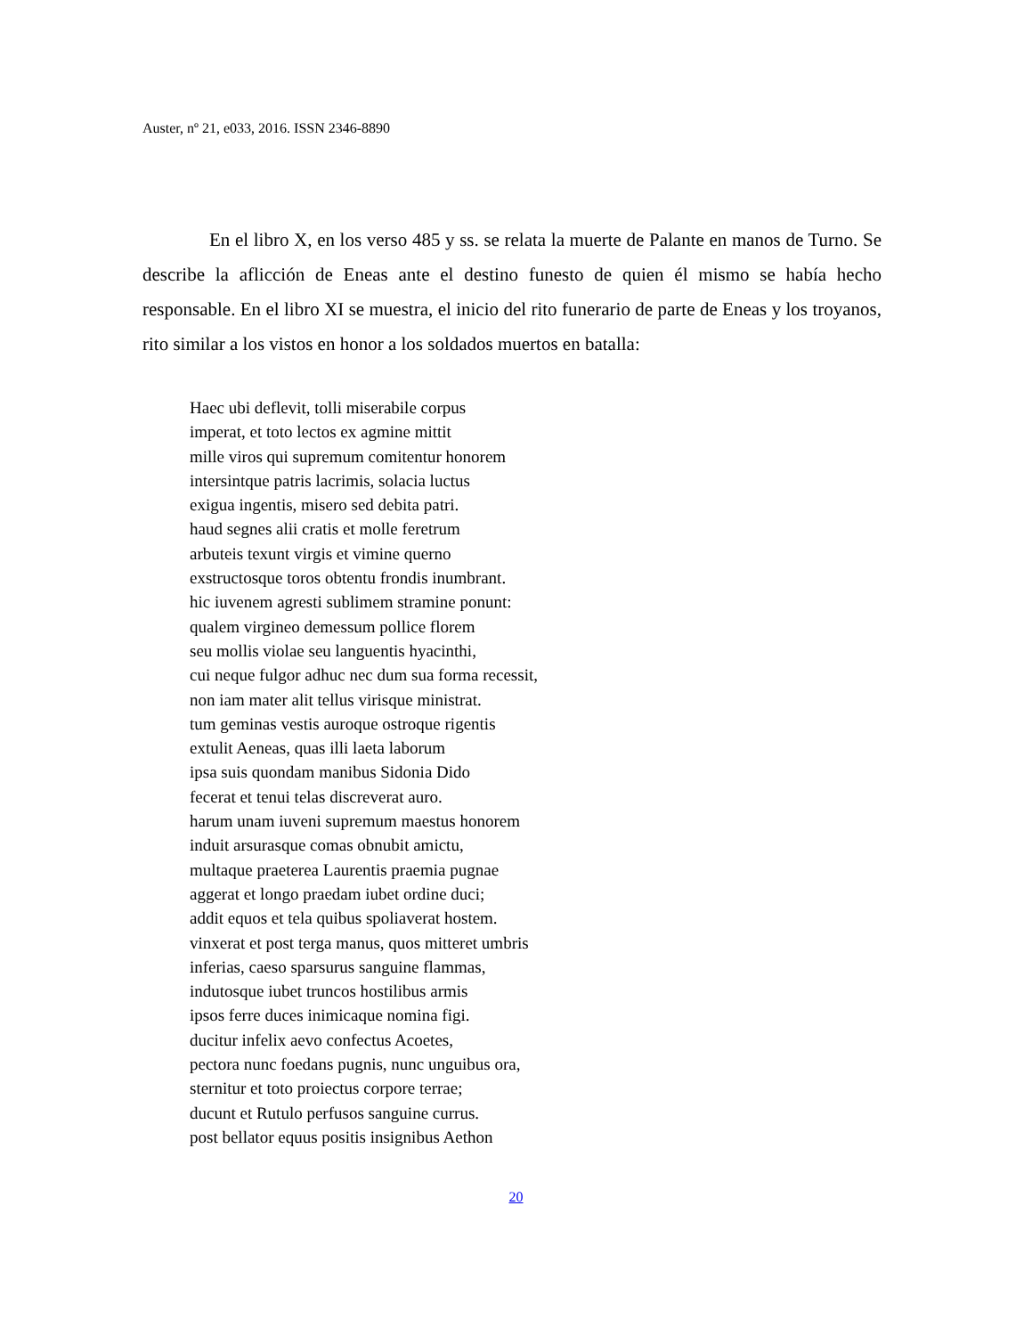Auster, nº 21, e033, 2016. ISSN 2346-8890
En el libro X, en los verso 485 y ss. se relata la muerte de Palante en manos de Turno. Se describe la aflicción de Eneas ante el destino funesto de quien él mismo se había hecho responsable. En el libro XI se muestra, el inicio del rito funerario de parte de Eneas y los troyanos, rito similar a los vistos en honor a los soldados muertos en batalla:
Haec ubi deflevit, tolli miserabile corpus
imperat, et toto lectos ex agmine mittit
mille viros qui supremum comitentur honorem
intersintque patris lacrimis, solacia luctus
exigua ingentis, misero sed debita patri.
haud segnes alii cratis et molle feretrum
arbuteis texunt virgis et vimine querno
exstructosque toros obtentu frondis inumbrant.
hic iuvenem agresti sublimem stramine ponunt:
qualem virgineo demessum pollice florem
seu mollis violae seu languentis hyacinthi,
cui neque fulgor adhuc nec dum sua forma recessit,
non iam mater alit tellus virisque ministrat.
tum geminas vestis auroque ostroque rigentis
extulit Aeneas, quas illi laeta laborum
ipsa suis quondam manibus Sidonia Dido
fecerat et tenui telas discreverat auro.
harum unam iuveni supremum maestus honorem
induit arsurasque comas obnubit amictu,
multaque praeterea Laurentis praemia pugnae
aggerat et longo praedam iubet ordine duci;
addit equos et tela quibus spoliaverat hostem.
vinxerat et post terga manus, quos mitteret umbris
inferias, caeso sparsurus sanguine flammas,
indutosque iubet truncos hostilibus armis
ipsos ferre duces inimicaque nomina figi.
ducitur infelix aevo confectus Acoetes,
pectora nunc foedans pugnis, nunc unguibus ora,
sternitur et toto proiectus corpore terrae;
ducunt et Rutulo perfusos sanguine currus.
post bellator equus positis insignibus Aethon
20